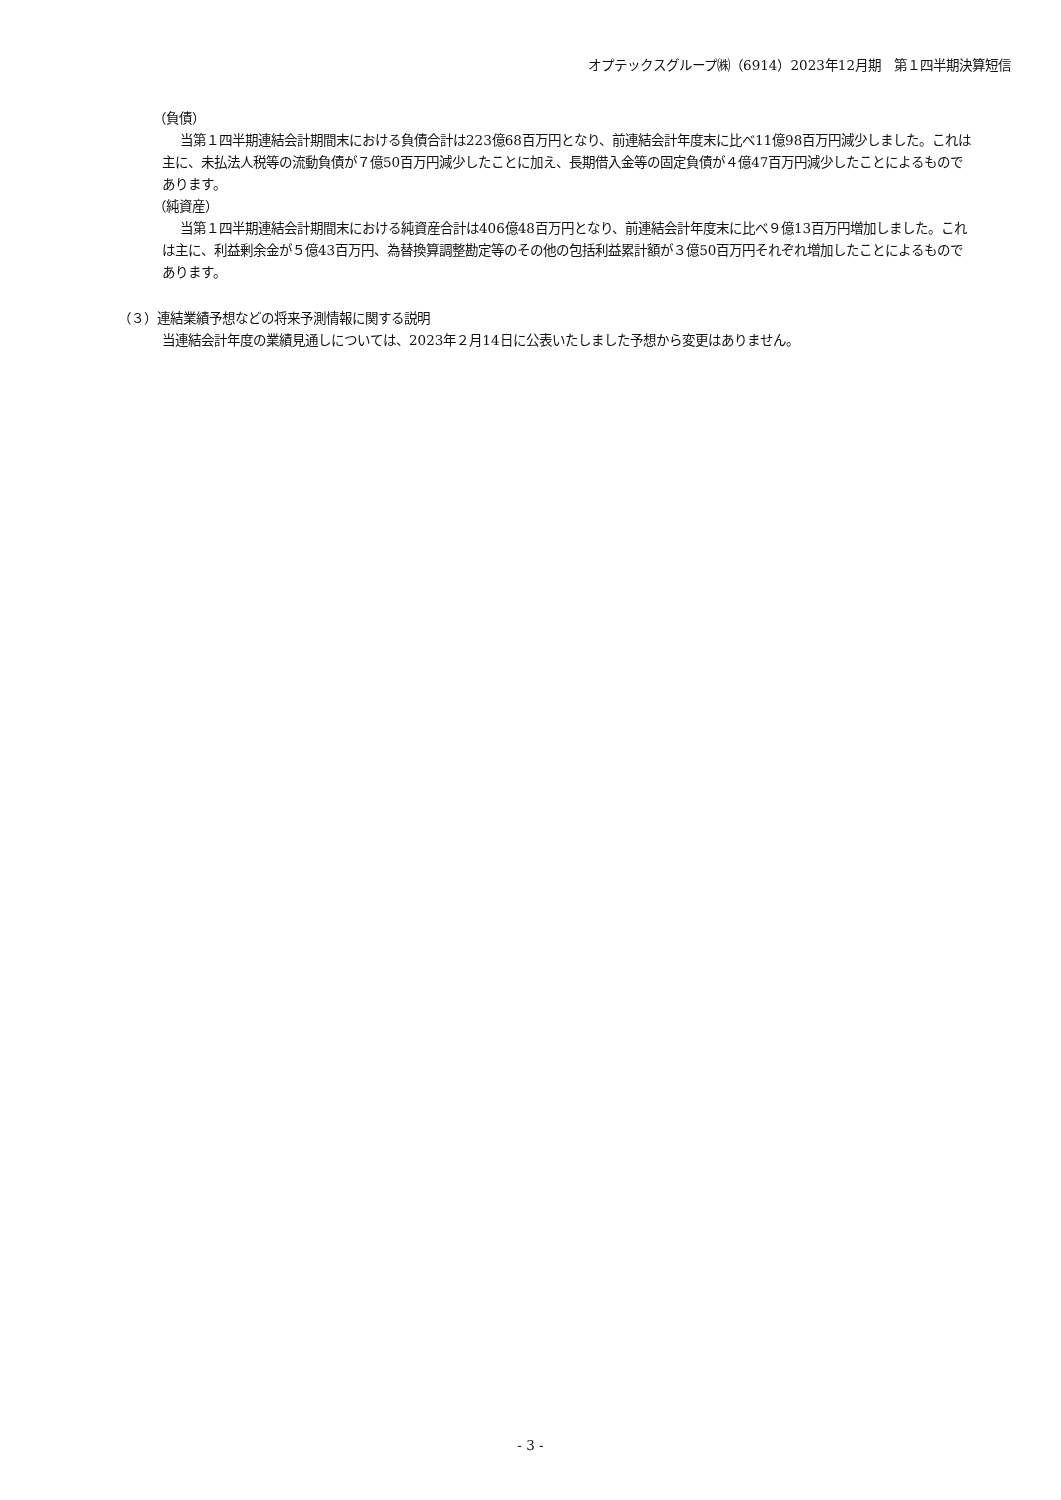オプテックスグループ㈱（6914）2023年12月期　第１四半期決算短信
（負債）
当第１四半期連結会計期間末における負債合計は223億68百万円となり、前連結会計年度末に比べ11億98百万円減少しました。これは主に、未払法人税等の流動負債が７億50百万円減少したことに加え、長期借入金等の固定負債が４億47百万円減少したことによるものであります。
（純資産）
当第１四半期連結会計期間末における純資産合計は406億48百万円となり、前連結会計年度末に比べ９億13百万円増加しました。これは主に、利益剰余金が５億43百万円、為替換算調整勘定等のその他の包括利益累計額が３億50百万円それぞれ増加したことによるものであります。
（３）連結業績予想などの将来予測情報に関する説明
当連結会計年度の業績見通しについては、2023年２月14日に公表いたしました予想から変更はありません。
- 3 -